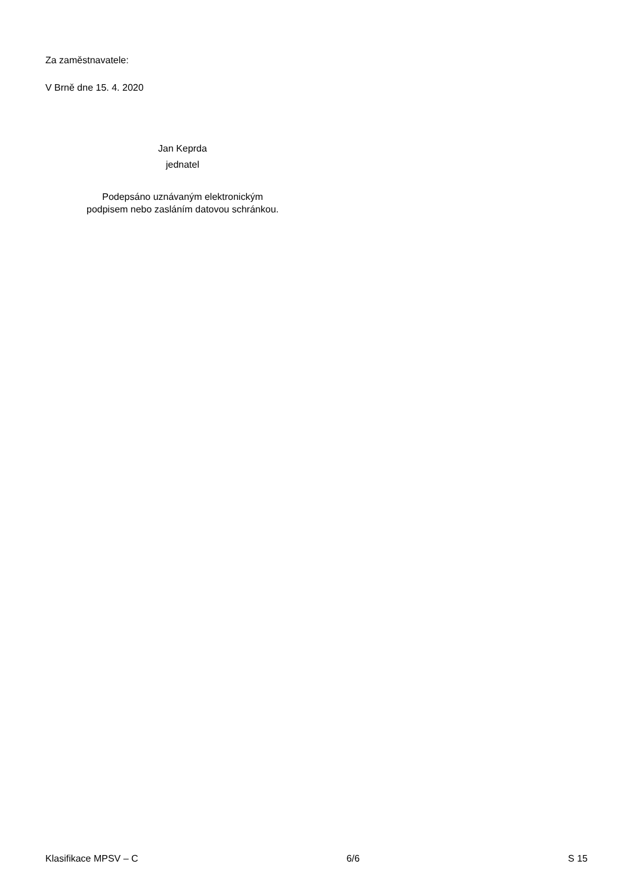Za zaměstnavatele:
V Brně dne 15. 4. 2020
Jan Keprda
jednatel
Podepsáno uznávaným elektronickým
podpisem nebo zasláním datovou schránkou.
Klasifikace MPSV – C 6/6 S 15